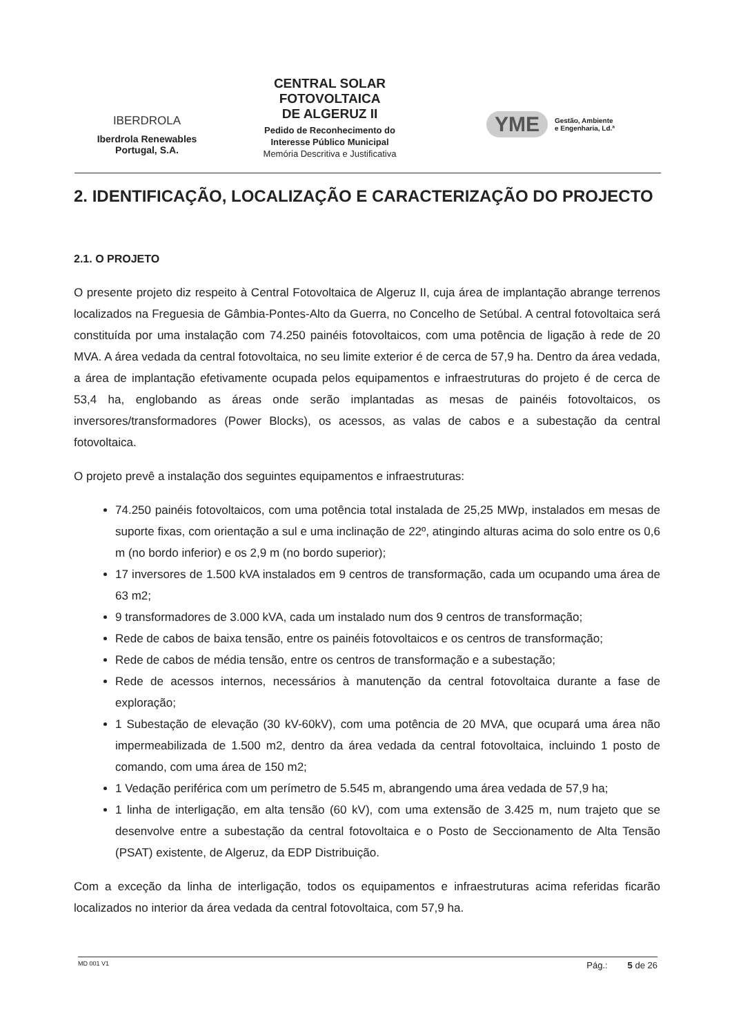IBERDROLA
Iberdrola Renewables
Portugal, S.A.
CENTRAL SOLAR
FOTOVOLTAICA
DE ALGERUZ II
Pedido de Reconhecimento do
Interesse Público Municipal
Memória Descritiva e Justificativa
YME Gestão, Ambiente
e Engenharia, Ld.ª
2. IDENTIFICAÇÃO, LOCALIZAÇÃO E CARACTERIZAÇÃO DO PROJECTO
2.1. O PROJETO
O presente projeto diz respeito à Central Fotovoltaica de Algeruz II, cuja área de implantação abrange terrenos localizados na Freguesia de Gâmbia-Pontes-Alto da Guerra, no Concelho de Setúbal. A central fotovoltaica será constituída por uma instalação com 74.250 painéis fotovoltaicos, com uma potência de ligação à rede de 20 MVA. A área vedada da central fotovoltaica, no seu limite exterior é de cerca de 57,9 ha. Dentro da área vedada, a área de implantação efetivamente ocupada pelos equipamentos e infraestruturas do projeto é de cerca de 53,4 ha, englobando as áreas onde serão implantadas as mesas de painéis fotovoltaicos, os inversores/transformadores (Power Blocks), os acessos, as valas de cabos e a subestação da central fotovoltaica.
O projeto prevê a instalação dos seguintes equipamentos e infraestruturas:
74.250 painéis fotovoltaicos, com uma potência total instalada de 25,25 MWp, instalados em mesas de suporte fixas, com orientação a sul e uma inclinação de 22º, atingindo alturas acima do solo entre os 0,6 m (no bordo inferior) e os 2,9 m (no bordo superior);
17 inversores de 1.500 kVA instalados em 9 centros de transformação, cada um ocupando uma área de 63 m2;
9 transformadores de 3.000 kVA, cada um instalado num dos 9 centros de transformação;
Rede de cabos de baixa tensão, entre os painéis fotovoltaicos e os centros de transformação;
Rede de cabos de média tensão, entre os centros de transformação e a subestação;
Rede de acessos internos, necessários à manutenção da central fotovoltaica durante a fase de exploração;
1 Subestação de elevação (30 kV-60kV), com uma potência de 20 MVA, que ocupará uma área não impermeabilizada de 1.500 m2, dentro da área vedada da central fotovoltaica, incluindo 1 posto de comando, com uma área de 150 m2;
1 Vedação periférica com um perímetro de 5.545 m, abrangendo uma área vedada de 57,9 ha;
1 linha de interligação, em alta tensão (60 kV), com uma extensão de 3.425 m, num trajeto que se desenvolve entre a subestação da central fotovoltaica e o Posto de Seccionamento de Alta Tensão (PSAT) existente, de Algeruz, da EDP Distribuição.
Com a exceção da linha de interligação, todos os equipamentos e infraestruturas acima referidas ficarão localizados no interior da área vedada da central fotovoltaica, com 57,9 ha.
MD 001 V1 Pág.: 5 de 26